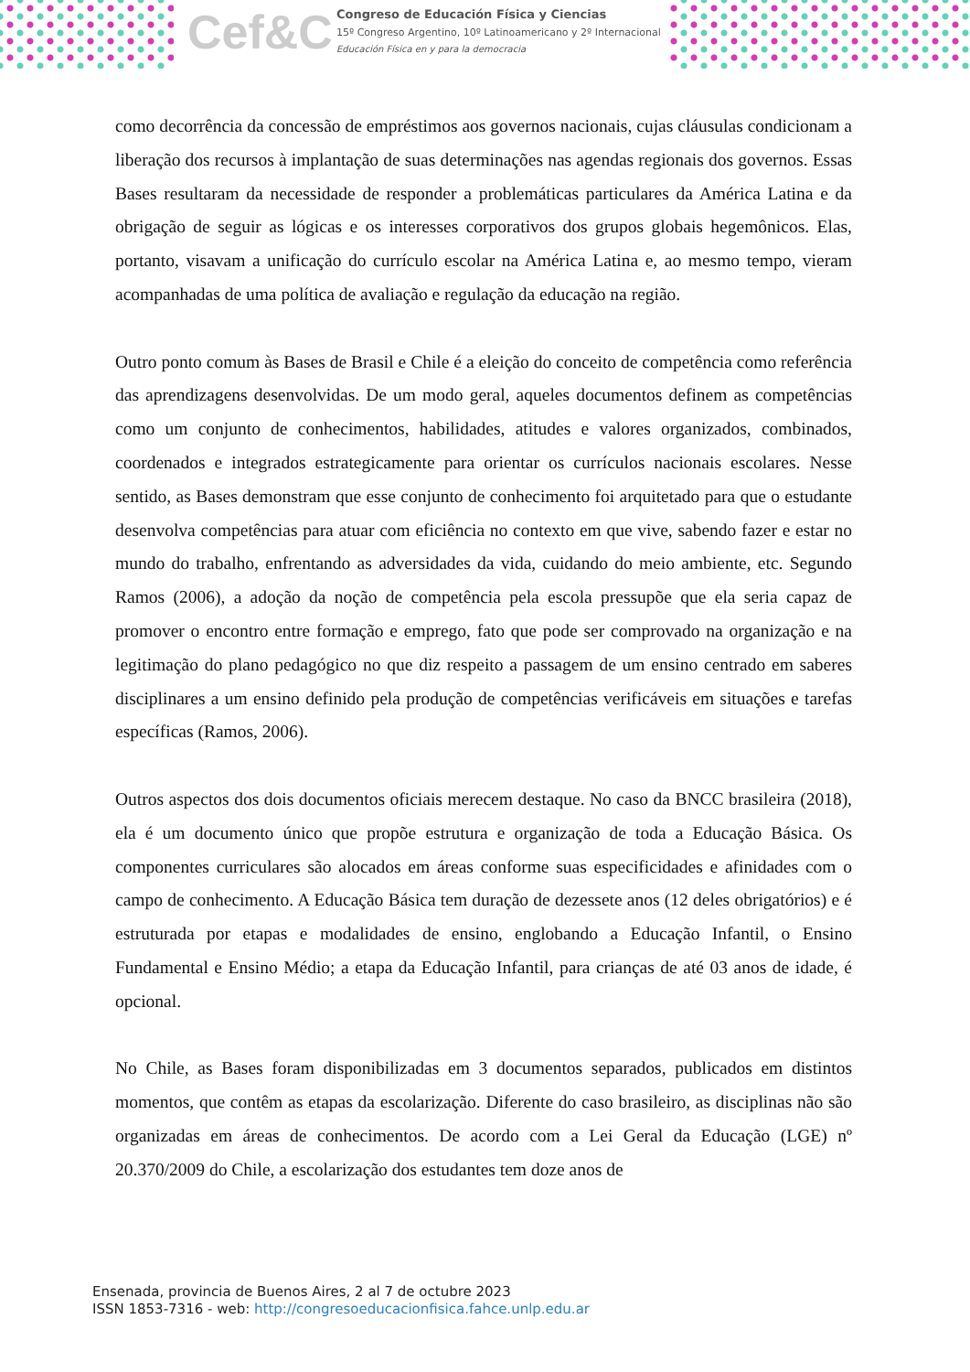Cef&C
Congreso de Educación Física y Ciencias
15º Congreso Argentino, 10º Latinoamericano y 2º Internacional
Educación Física en y para la democracia
como decorrência da concessão de empréstimos aos governos nacionais, cujas cláusulas condicionam a liberação dos recursos à implantação de suas determinações nas agendas regionais dos governos. Essas Bases resultaram da necessidade de responder a problemáticas particulares da América Latina e da obrigação de seguir as lógicas e os interesses corporativos dos grupos globais hegemônicos. Elas, portanto, visavam a unificação do currículo escolar na América Latina e, ao mesmo tempo, vieram acompanhadas de uma política de avaliação e regulação da educação na região.
Outro ponto comum às Bases de Brasil e Chile é a eleição do conceito de competência como referência das aprendizagens desenvolvidas. De um modo geral, aqueles documentos definem as competências como um conjunto de conhecimentos, habilidades, atitudes e valores organizados, combinados, coordenados e integrados estrategicamente para orientar os currículos nacionais escolares. Nesse sentido, as Bases demonstram que esse conjunto de conhecimento foi arquitetado para que o estudante desenvolva competências para atuar com eficiência no contexto em que vive, sabendo fazer e estar no mundo do trabalho, enfrentando as adversidades da vida, cuidando do meio ambiente, etc. Segundo Ramos (2006), a adoção da noção de competência pela escola pressupõe que ela seria capaz de promover o encontro entre formação e emprego, fato que pode ser comprovado na organização e na legitimação do plano pedagógico no que diz respeito a passagem de um ensino centrado em saberes disciplinares a um ensino definido pela produção de competências verificáveis em situações e tarefas específicas (Ramos, 2006).
Outros aspectos dos dois documentos oficiais merecem destaque. No caso da BNCC brasileira (2018), ela é um documento único que propõe estrutura e organização de toda a Educação Básica. Os componentes curriculares são alocados em áreas conforme suas especificidades e afinidades com o campo de conhecimento. A Educação Básica tem duração de dezessete anos (12 deles obrigatórios) e é estruturada por etapas e modalidades de ensino, englobando a Educação Infantil, o Ensino Fundamental e Ensino Médio; a etapa da Educação Infantil, para crianças de até 03 anos de idade, é opcional.
No Chile, as Bases foram disponibilizadas em 3 documentos separados, publicados em distintos momentos, que contêm as etapas da escolarização. Diferente do caso brasileiro, as disciplinas não são organizadas em áreas de conhecimentos. De acordo com a Lei Geral da Educação (LGE) nº 20.370/2009 do Chile, a escolarização dos estudantes tem doze anos de
Ensenada, provincia de Buenos Aires, 2 al 7 de octubre 2023
ISSN 1853-7316 - web: http://congresoeducacionfisica.fahce.unlp.edu.ar